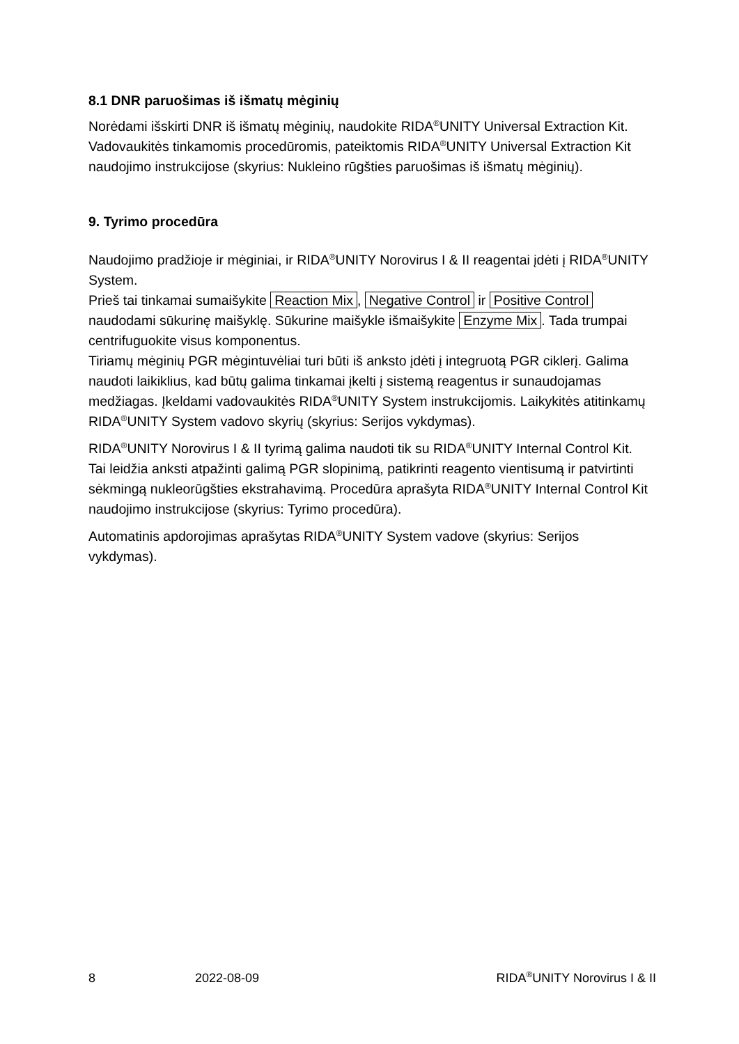8.1 DNR paruošimas iš išmatų mėginių
Norėdami išskirti DNR iš išmatų mėginių, naudokite RIDA<sup>®</sup>UNITY Universal Extraction Kit. Vadovaukitės tinkamomis procedūromis, pateiktomis RIDA<sup>®</sup>UNITY Universal Extraction Kit naudojimo instrukcijose (skyrius: Nukleino rūgšties paruošimas iš išmatų mėginių).
9. Tyrimo procedūra
Naudojimo pradžioje ir mėginiai, ir RIDA<sup>®</sup>UNITY Norovirus I & II reagentai įdėti į RIDA<sup>®</sup>UNITY System.
Prieš tai tinkamai sumaišykite Reaction Mix, Negative Control ir Positive Control naudodami sūkurinę maišyklę. Sūkurine maišykle išmaišykite Enzyme Mix. Tada trumpai centrifuguokite visus komponentus.
Tiriamų mėginių PGR mėgintuvėliai turi būti iš anksto įdėti į integruotą PGR ciklerį. Galima naudoti laikiklius, kad būtų galima tinkamai įkelti į sistemą reagentus ir sunaudojamas medžiagas. Įkeldami vadovaukitės RIDA<sup>®</sup>UNITY System instrukcijomis. Laikykitės atitinkamų RIDA<sup>®</sup>UNITY System vadovo skyrių (skyrius: Serijos vykdymas).
RIDA<sup>®</sup>UNITY Norovirus I & II tyrimą galima naudoti tik su RIDA<sup>®</sup>UNITY Internal Control Kit. Tai leidžia anksti atpažinti galimą PGR slopinimą, patikrinti reagento vientisumą ir patvirtinti sėkmingą nukleorūgšties ekstrahavimą. Procedūra aprašyta RIDA<sup>®</sup>UNITY Internal Control Kit naudojimo instrukcijose (skyrius: Tyrimo procedūra).
Automatinis apdorojimas aprašytas RIDA<sup>®</sup>UNITY System vadove (skyrius: Serijos vykdymas).
8 2022-08-09 RIDA<sup>®</sup>UNITY Norovirus I & II